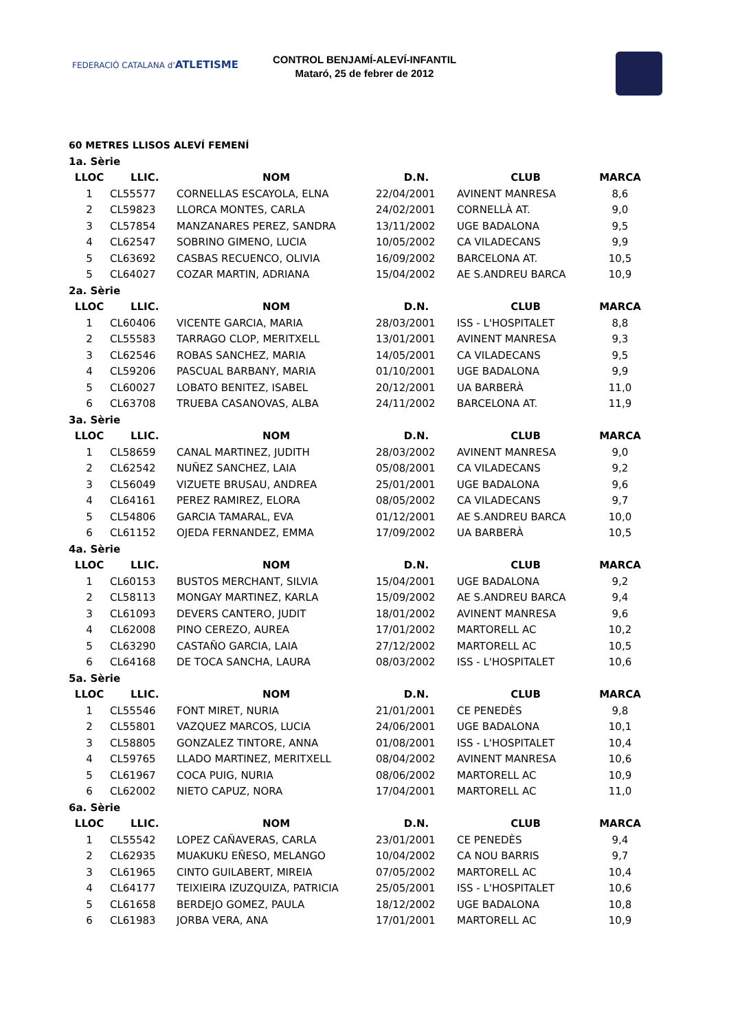FEDERACIÓ CATALANA d'ATLETISME
CONTROL BENJAMÍ-ALEVÍ-INFANTIL
Mataró, 25 de febrer de 2012
60 METRES LLISOS ALEVÍ FEMENÍ
| 1a. Sèrie | | | | | |
| LLOC | LLIC. | NOM | D.N. | CLUB | MARCA |
| 1 | CL55577 | CORNELLAS ESCAYOLA, ELNA | 22/04/2001 | AVINENT MANRESA | 8,6 |
| 2 | CL59823 | LLORCA MONTES, CARLA | 24/02/2001 | CORNELLÀ AT. | 9,0 |
| 3 | CL57854 | MANZANARES PEREZ, SANDRA | 13/11/2002 | UGE BADALONA | 9,5 |
| 4 | CL62547 | SOBRINO GIMENO, LUCIA | 10/05/2002 | CA VILADECANS | 9,9 |
| 5 | CL63692 | CASBAS RECUENCO, OLIVIA | 16/09/2002 | BARCELONA AT. | 10,5 |
| 5 | CL64027 | COZAR MARTIN, ADRIANA | 15/04/2002 | AE S.ANDREU BARCA | 10,9 |
| 2a. Sèrie | | | | | |
| LLOC | LLIC. | NOM | D.N. | CLUB | MARCA |
| 1 | CL60406 | VICENTE GARCIA, MARIA | 28/03/2001 | ISS - L'HOSPITALET | 8,8 |
| 2 | CL55583 | TARRAGO CLOP, MERITXELL | 13/01/2001 | AVINENT MANRESA | 9,3 |
| 3 | CL62546 | ROBAS SANCHEZ, MARIA | 14/05/2001 | CA VILADECANS | 9,5 |
| 4 | CL59206 | PASCUAL BARBANY, MARIA | 01/10/2001 | UGE BADALONA | 9,9 |
| 5 | CL60027 | LOBATO BENITEZ, ISABEL | 20/12/2001 | UA BARBERÀ | 11,0 |
| 6 | CL63708 | TRUEBA CASANOVAS, ALBA | 24/11/2002 | BARCELONA AT. | 11,9 |
| 3a. Sèrie | | | | | |
| LLOC | LLIC. | NOM | D.N. | CLUB | MARCA |
| 1 | CL58659 | CANAL MARTINEZ, JUDITH | 28/03/2002 | AVINENT MANRESA | 9,0 |
| 2 | CL62542 | NUÑEZ SANCHEZ, LAIA | 05/08/2001 | CA VILADECANS | 9,2 |
| 3 | CL56049 | VIZUETE BRUSAU, ANDREA | 25/01/2001 | UGE BADALONA | 9,6 |
| 4 | CL64161 | PEREZ RAMIREZ, ELORA | 08/05/2002 | CA VILADECANS | 9,7 |
| 5 | CL54806 | GARCIA TAMARAL, EVA | 01/12/2001 | AE S.ANDREU BARCA | 10,0 |
| 6 | CL61152 | OJEDA FERNANDEZ, EMMA | 17/09/2002 | UA BARBERÀ | 10,5 |
| 4a. Sèrie | | | | | |
| LLOC | LLIC. | NOM | D.N. | CLUB | MARCA |
| 1 | CL60153 | BUSTOS MERCHANT, SILVIA | 15/04/2001 | UGE BADALONA | 9,2 |
| 2 | CL58113 | MONGAY MARTINEZ, KARLA | 15/09/2002 | AE S.ANDREU BARCA | 9,4 |
| 3 | CL61093 | DEVERS CANTERO, JUDIT | 18/01/2002 | AVINENT MANRESA | 9,6 |
| 4 | CL62008 | PINO CEREZO, AUREA | 17/01/2002 | MARTORELL AC | 10,2 |
| 5 | CL63290 | CASTAÑO GARCIA, LAIA | 27/12/2002 | MARTORELL AC | 10,5 |
| 6 | CL64168 | DE TOCA SANCHA, LAURA | 08/03/2002 | ISS - L'HOSPITALET | 10,6 |
| 5a. Sèrie | | | | | |
| LLOC | LLIC. | NOM | D.N. | CLUB | MARCA |
| 1 | CL55546 | FONT MIRET, NURIA | 21/01/2001 | CE PENEDÈS | 9,8 |
| 2 | CL55801 | VAZQUEZ MARCOS, LUCIA | 24/06/2001 | UGE BADALONA | 10,1 |
| 3 | CL58805 | GONZALEZ TINTORE, ANNA | 01/08/2001 | ISS - L'HOSPITALET | 10,4 |
| 4 | CL59765 | LLADO MARTINEZ, MERITXELL | 08/04/2002 | AVINENT MANRESA | 10,6 |
| 5 | CL61967 | COCA PUIG, NURIA | 08/06/2002 | MARTORELL AC | 10,9 |
| 6 | CL62002 | NIETO CAPUZ, NORA | 17/04/2001 | MARTORELL AC | 11,0 |
| 6a. Sèrie | | | | | |
| LLOC | LLIC. | NOM | D.N. | CLUB | MARCA |
| 1 | CL55542 | LOPEZ CAÑAVERAS, CARLA | 23/01/2001 | CE PENEDÈS | 9,4 |
| 2 | CL62935 | MUAKUKU EÑESO, MELANGO | 10/04/2002 | CA NOU BARRIS | 9,7 |
| 3 | CL61965 | CINTO GUILABERT, MIREIA | 07/05/2002 | MARTORELL AC | 10,4 |
| 4 | CL64177 | TEIXIEIRA IZUZQUIZA, PATRICIA | 25/05/2001 | ISS - L'HOSPITALET | 10,6 |
| 5 | CL61658 | BERDEJO GOMEZ, PAULA | 18/12/2002 | UGE BADALONA | 10,8 |
| 6 | CL61983 | JORBA VERA, ANA | 17/01/2001 | MARTORELL AC | 10,9 |